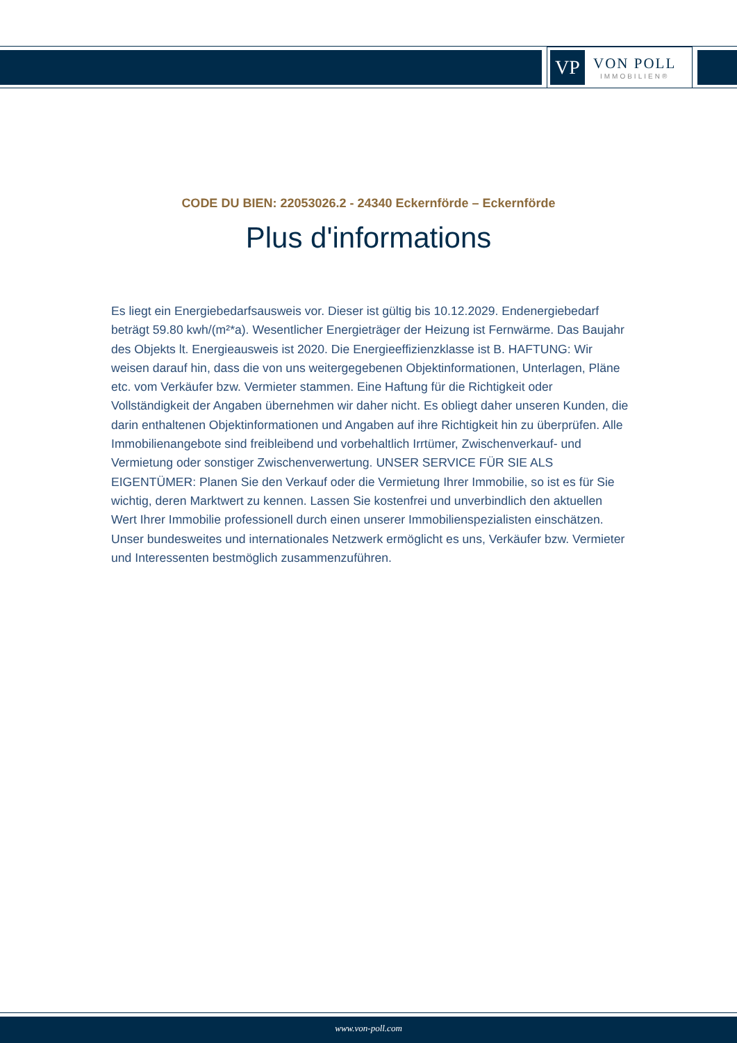VP
VON POLL
IMMOBILIEN®
CODE DU BIEN: 22053026.2 - 24340 Eckernförde – Eckernförde
Plus d'informations
Es liegt ein Energiebedarfsausweis vor. Dieser ist gültig bis 10.12.2029. Endenergiebedarf beträgt 59.80 kwh/(m²*a). Wesentlicher Energieträger der Heizung ist Fernwärme. Das Baujahr des Objekts lt. Energieausweis ist 2020. Die Energieeffizienzklasse ist B. HAFTUNG: Wir weisen darauf hin, dass die von uns weitergegebenen Objektinformationen, Unterlagen, Pläne etc. vom Verkäufer bzw. Vermieter stammen. Eine Haftung für die Richtigkeit oder Vollständigkeit der Angaben übernehmen wir daher nicht. Es obliegt daher unseren Kunden, die darin enthaltenen Objektinformationen und Angaben auf ihre Richtigkeit hin zu überprüfen. Alle Immobilienangebote sind freibleibend und vorbehaltlich Irrtümer, Zwischenverkauf- und Vermietung oder sonstiger Zwischenverwertung. UNSER SERVICE FÜR SIE ALS EIGENTÜMER: Planen Sie den Verkauf oder die Vermietung Ihrer Immobilie, so ist es für Sie wichtig, deren Marktwert zu kennen. Lassen Sie kostenfrei und unverbindlich den aktuellen Wert Ihrer Immobilie professionell durch einen unserer Immobilienspezialisten einschätzen. Unser bundesweites und internationales Netzwerk ermöglicht es uns, Verkäufer bzw. Vermieter und Interessenten bestmöglich zusammenzuführen.
www.von-poll.com